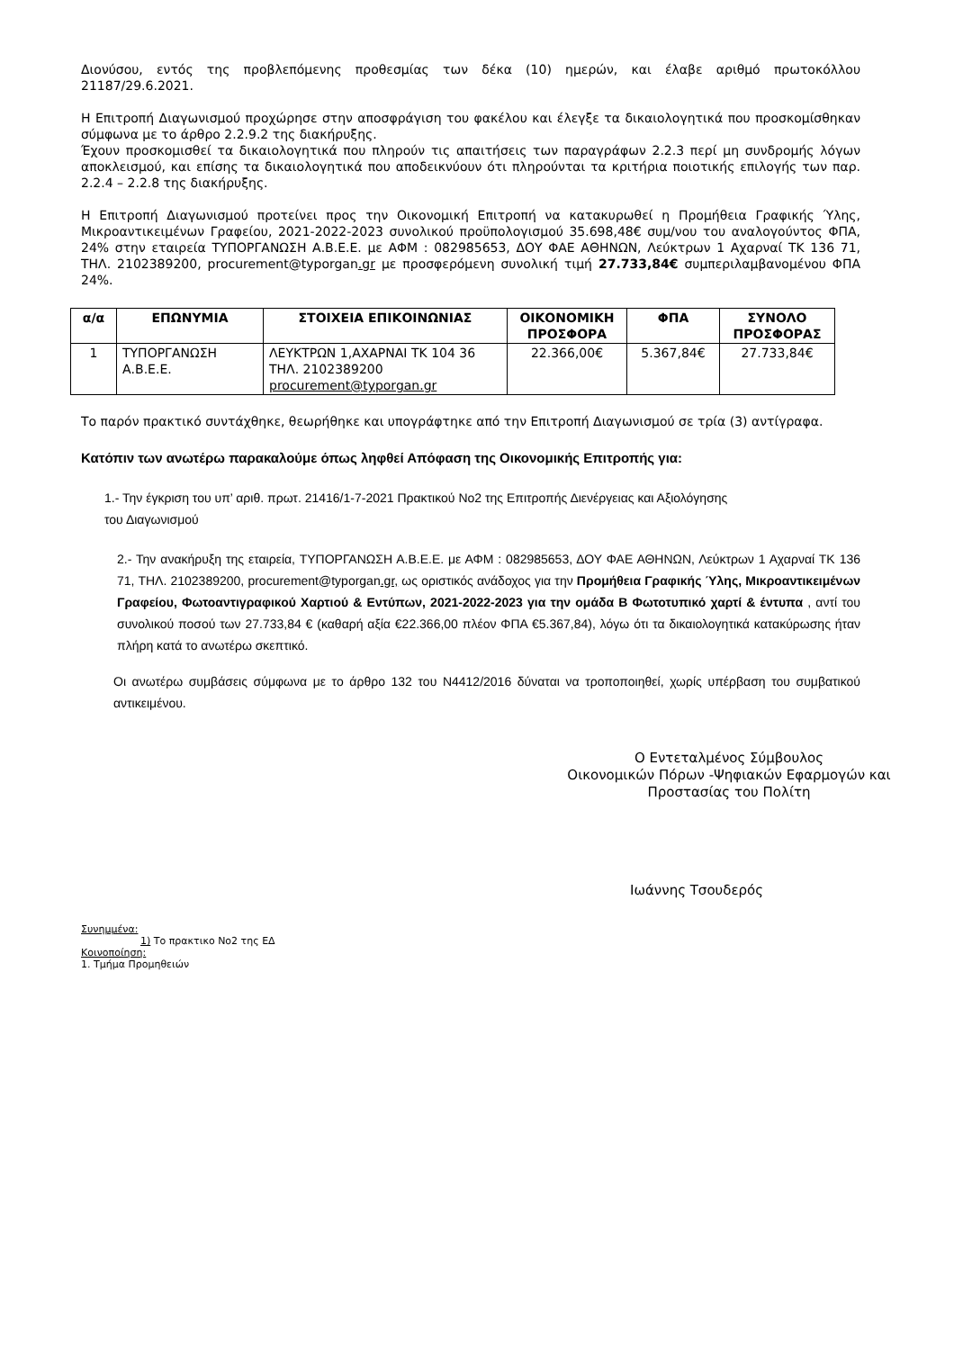Διονύσου, εντός της προβλεπόμενης προθεσμίας των δέκα (10) ημερών, και έλαβε αριθμό πρωτοκόλλου 21187/29.6.2021.
Η Επιτροπή Διαγωνισμού προχώρησε στην αποσφράγιση του φακέλου και έλεγξε τα δικαιολογητικά που προσκομίσθηκαν σύμφωνα με το άρθρο 2.2.9.2 της διακήρυξης.
Έχουν προσκομισθεί τα δικαιολογητικά που πληρούν τις απαιτήσεις των παραγράφων 2.2.3 περί μη συνδρομής λόγων αποκλεισμού, και επίσης τα δικαιολογητικά που αποδεικνύουν ότι πληρούνται τα κριτήρια ποιοτικής επιλογής των παρ. 2.2.4 – 2.2.8 της διακήρυξης.
Η Επιτροπή Διαγωνισμού προτείνει προς την Οικονομική Επιτροπή να κατακυρωθεί η Προμήθεια Γραφικής Ύλης, Μικροαντικειμένων Γραφείου, 2021-2022-2023 συνολικού προϋπολογισμού 35.698,48€ συμ/νου του αναλογούντος ΦΠΑ, 24% στην εταιρεία ΤΥΠΟΡΓΑΝΩΣΗ Α.Β.Ε.Ε. με ΑΦΜ : 082985653, ΔΟΥ ΦΑΕ ΑΘΗΝΩΝ, Λεύκτρων 1 Αχαρναί ΤΚ 136 71, ΤΗΛ. 2102389200, procurement@typorgan.gr με προσφερόμενη συνολική τιμή 27.733,84€ συμπεριλαμβανομένου ΦΠΑ 24%.
| α/α | ΕΠΩΝΥΜΙΑ | ΣΤΟΙΧΕΙΑ ΕΠΙΚΟΙΝΩΝΙΑΣ | ΟΙΚΟΝΟΜΙΚΗ ΠΡΟΣΦΟΡΑ | ΦΠΑ | ΣΥΝΟΛΟ ΠΡΟΣΦΟΡΑΣ |
| --- | --- | --- | --- | --- | --- |
| 1 | ΤΥΠΟΡΓΑΝΩΣΗ Α.Β.Ε.Ε. | ΛΕΥΚΤΡΩΝ 1,ΑΧΑΡΝΑΙ ΤΚ 104 36 ΤΗΛ. 2102389200 procurement@typorgan.gr | 22.366,00€ | 5.367,84€ | 27.733,84€ |
Το παρόν πρακτικό συντάχθηκε, θεωρήθηκε και υπογράφτηκε από την Επιτροπή Διαγωνισμού σε τρία (3) αντίγραφα.
Κατόπιν των ανωτέρω παρακαλούμε όπως ληφθεί Απόφαση της Οικονομικής Επιτροπής για:
1.- Την έγκριση του υπ’ αριθ. πρωτ. 21416/1-7-2021 Πρακτικού Νο2 της Επιτροπής Διενέργειας και Αξιολόγησης
του Διαγωνισμού
2.- Την ανακήρυξη της εταιρεία, ΤΥΠΟΡΓΑΝΩΣΗ Α.Β.Ε.Ε. με ΑΦΜ : 082985653, ΔΟΥ ΦΑΕ ΑΘΗΝΩΝ, Λεύκτρων 1 Αχαρναί ΤΚ 136 71, ΤΗΛ. 2102389200, procurement@typorgan.gr, ως οριστικός ανάδοχος για την Προμήθεια Γραφικής Ύλης, Μικροαντικειμένων Γραφείου, Φωτοαντιγραφικού Χαρτιού & Εντύπων, 2021-2022-2023 για την ομάδα Β Φωτοτυπικό χαρτί & έντυπα , αντί του συνολικού ποσού των 27.733,84 € (καθαρή αξία €22.366,00 πλέον ΦΠΑ €5.367,84), λόγω ότι τα δικαιολογητικά κατακύρωσης ήταν πλήρη κατά το ανωτέρω σκεπτικό.
Οι ανωτέρω συμβάσεις σύμφωνα με το άρθρο 132 του Ν4412/2016 δύναται να τροποποιηθεί, χωρίς υπέρβαση του συμβατικού αντικειμένου.
Ο Εντεταλμένος Σύμβουλος
Οικονομικών Πόρων -Ψηφιακών Εφαρμογών και
Προστασίας του Πολίτη
Ιωάννης Τσουδερός
Συνημμένα:
1) Το πρακτικο Νο2 της ΕΔ
Κοινοποίηση:
1. Τμήμα Προμηθειών